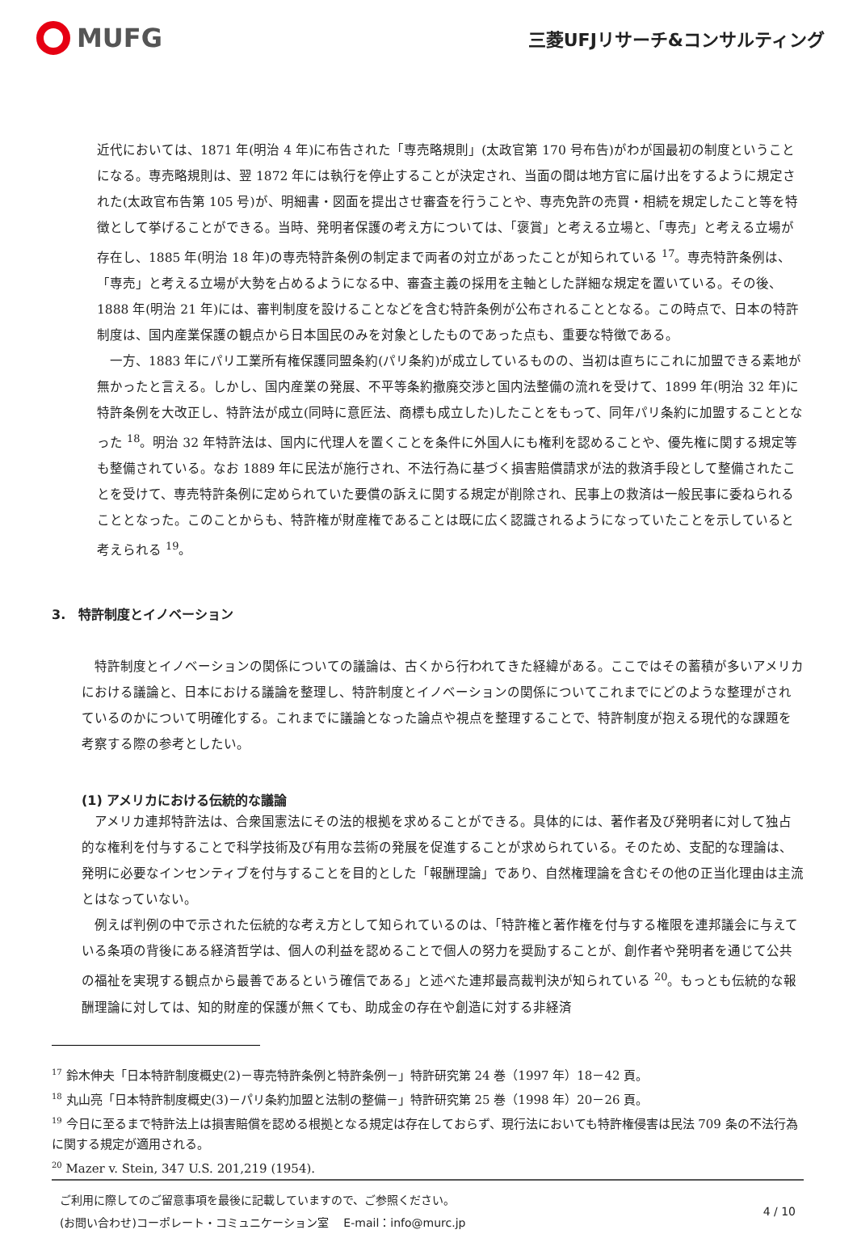MUFG
三菱UFJリサーチ&コンサルティング
近代においては、1871 年(明治 4 年)に布告された「専売略規則」(太政官第 170 号布告)がわが国最初の制度ということになる。専売略規則は、翌 1872 年には執行を停止することが決定され、当面の間は地方官に届け出をするように規定された(太政官布告第 105 号)が、明細書・図面を提出させ審査を行うことや、専売免許の売買・相続を規定したこと等を特徴として挙げることができる。当時、発明者保護の考え方については、「褒賞」と考える立場と、「専売」と考える立場が存在し、1885 年(明治 18 年)の専売特許条例の制定まで両者の対立があったことが知られている <sup>17</sup>。専売特許条例は、「専売」と考える立場が大勢を占めるようになる中、審査主義の採用を主軸とした詳細な規定を置いている。その後、1888 年(明治 21 年)には、審判制度を設けることなどを含む特許条例が公布されることとなる。この時点で、日本の特許制度は、国内産業保護の観点から日本国民のみを対象としたものであった点も、重要な特徴である。
　一方、1883 年にパリ工業所有権保護同盟条約(パリ条約)が成立しているものの、当初は直ちにこれに加盟できる素地が無かったと言える。しかし、国内産業の発展、不平等条約撤廃交渉と国内法整備の流れを受けて、1899 年(明治 32 年)に特許条例を大改正し、特許法が成立(同時に意匠法、商標も成立した)したことをもって、同年パリ条約に加盟することとなった <sup>18</sup>。明治 32 年特許法は、国内に代理人を置くことを条件に外国人にも権利を認めることや、優先権に関する規定等も整備されている。なお 1889 年に民法が施行され、不法行為に基づく損害賠償請求が法的救済手段として整備されたことを受けて、専売特許条例に定められていた要償の訴えに関する規定が削除され、民事上の救済は一般民事に委ねられることとなった。このことからも、特許権が財産権であることは既に広く認識されるようになっていたことを示していると考えられる <sup>19</sup>。
3.　特許制度とイノベーション
　特許制度とイノベーションの関係についての議論は、古くから行われてきた経緯がある。ここではその蓄積が多いアメリカにおける議論と、日本における議論を整理し、特許制度とイノベーションの関係についてこれまでにどのような整理がされているのかについて明確化する。これまでに議論となった論点や視点を整理することで、特許制度が抱える現代的な課題を考察する際の参考としたい。
(1) アメリカにおける伝統的な議論
　アメリカ連邦特許法は、合衆国憲法にその法的根拠を求めることができる。具体的には、著作者及び発明者に対して独占的な権利を付与することで科学技術及び有用な芸術の発展を促進することが求められている。そのため、支配的な理論は、発明に必要なインセンティブを付与することを目的とした「報酬理論」であり、自然権理論を含むその他の正当化理由は主流とはなっていない。
　例えば判例の中で示された伝統的な考え方として知られているのは、「特許権と著作権を付与する権限を連邦議会に与えている条項の背後にある経済哲学は、個人の利益を認めることで個人の努力を奨励することが、創作者や発明者を通じて公共の福祉を実現する観点から最善であるという確信である」と述べた連邦最高裁判決が知られている <sup>20</sup>。もっとも伝統的な報酬理論に対しては、知的財産的保護が無くても、助成金の存在や創造に対する非経済
<sup>17</sup> 鈴木伸夫「日本特許制度概史(2)－専売特許条例と特許条例－」特許研究第 24 巻（1997 年）18－42 頁。
<sup>18</sup> 丸山亮「日本特許制度概史(3)－パリ条約加盟と法制の整備－」特許研究第 25 巻（1998 年）20－26 頁。
<sup>19</sup> 今日に至るまで特許法上は損害賠償を認める根拠となる規定は存在しておらず、現行法においても特許権侵害は民法 709 条の不法行為に関する規定が適用される。
<sup>20</sup> Mazer v. Stein, 347 U.S. 201,219 (1954).
ご利用に際してのご留意事項を最後に記載していますので、ご参照ください。
(お問い合わせ)コーポレート・コミュニケーション室　 E-mail：info@murc.jp
4 / 10